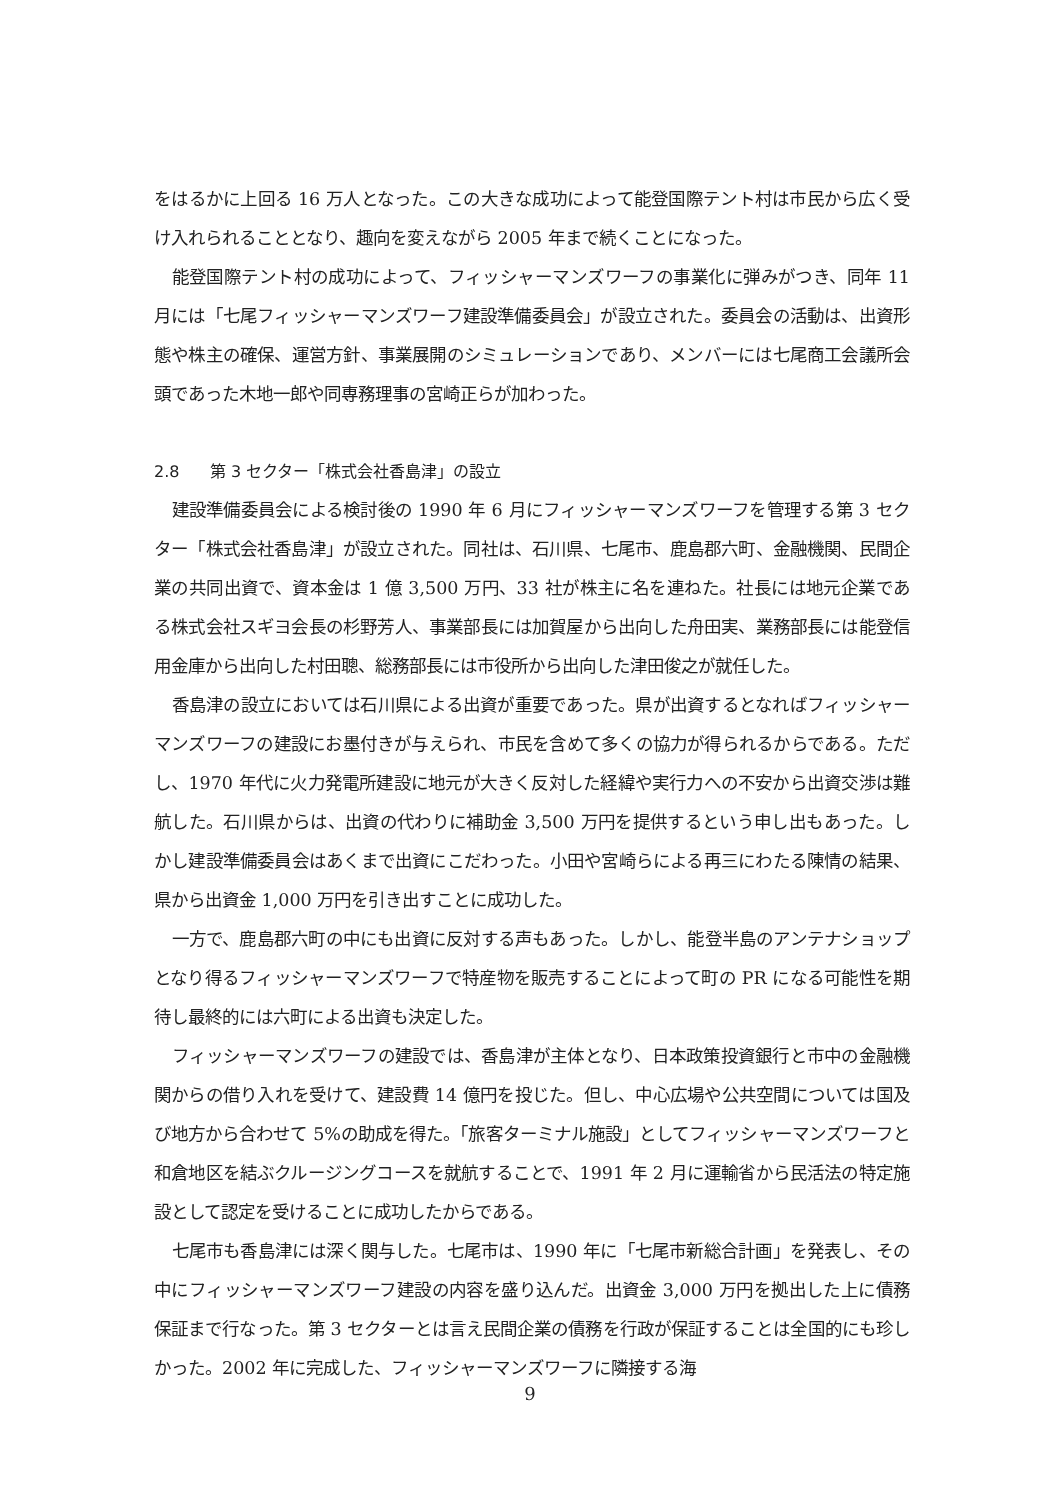をはるかに上回る 16 万人となった。この大きな成功によって能登国際テント村は市民から広く受け入れられることとなり、趣向を変えながら 2005 年まで続くことになった。
能登国際テント村の成功によって、フィッシャーマンズワーフの事業化に弾みがつき、同年 11 月には「七尾フィッシャーマンズワーフ建設準備委員会」が設立された。委員会の活動は、出資形態や株主の確保、運営方針、事業展開のシミュレーションであり、メンバーには七尾商工会議所会頭であった木地一郎や同専務理事の宮崎正らが加わった。
2.8 第 3 セクター「株式会社香島津」の設立
建設準備委員会による検討後の 1990 年 6 月にフィッシャーマンズワーフを管理する第 3 セクター「株式会社香島津」が設立された。同社は、石川県、七尾市、鹿島郡六町、金融機関、民間企業の共同出資で、資本金は 1 億 3,500 万円、33 社が株主に名を連ねた。社長には地元企業である株式会社スギヨ会長の杉野芳人、事業部長には加賀屋から出向した舟田実、業務部長には能登信用金庫から出向した村田聰、総務部長には市役所から出向した津田俊之が就任した。
香島津の設立においては石川県による出資が重要であった。県が出資するとなればフィッシャーマンズワーフの建設にお墨付きが与えられ、市民を含めて多くの協力が得られるからである。ただし、1970 年代に火力発電所建設に地元が大きく反対した経緯や実行力への不安から出資交渉は難航した。石川県からは、出資の代わりに補助金 3,500 万円を提供するという申し出もあった。しかし建設準備委員会はあくまで出資にこだわった。小田や宮崎らによる再三にわたる陳情の結果、県から出資金 1,000 万円を引き出すことに成功した。
一方で、鹿島郡六町の中にも出資に反対する声もあった。しかし、能登半島のアンテナショップとなり得るフィッシャーマンズワーフで特産物を販売することによって町の PR になる可能性を期待し最終的には六町による出資も決定した。
フィッシャーマンズワーフの建設では、香島津が主体となり、日本政策投資銀行と市中の金融機関からの借り入れを受けて、建設費 14 億円を投じた。但し、中心広場や公共空間については国及び地方から合わせて 5%の助成を得た。「旅客ターミナル施設」としてフィッシャーマンズワーフと和倉地区を結ぶクルージングコースを就航することで、1991 年 2 月に運輸省から民活法の特定施設として認定を受けることに成功したからである。
七尾市も香島津には深く関与した。七尾市は、1990 年に「七尾市新総合計画」を発表し、その中にフィッシャーマンズワーフ建設の内容を盛り込んだ。出資金 3,000 万円を拠出した上に債務保証まで行なった。第 3 セクターとは言え民間企業の債務を行政が保証することは全国的にも珍しかった。2002 年に完成した、フィッシャーマンズワーフに隣接する海
9